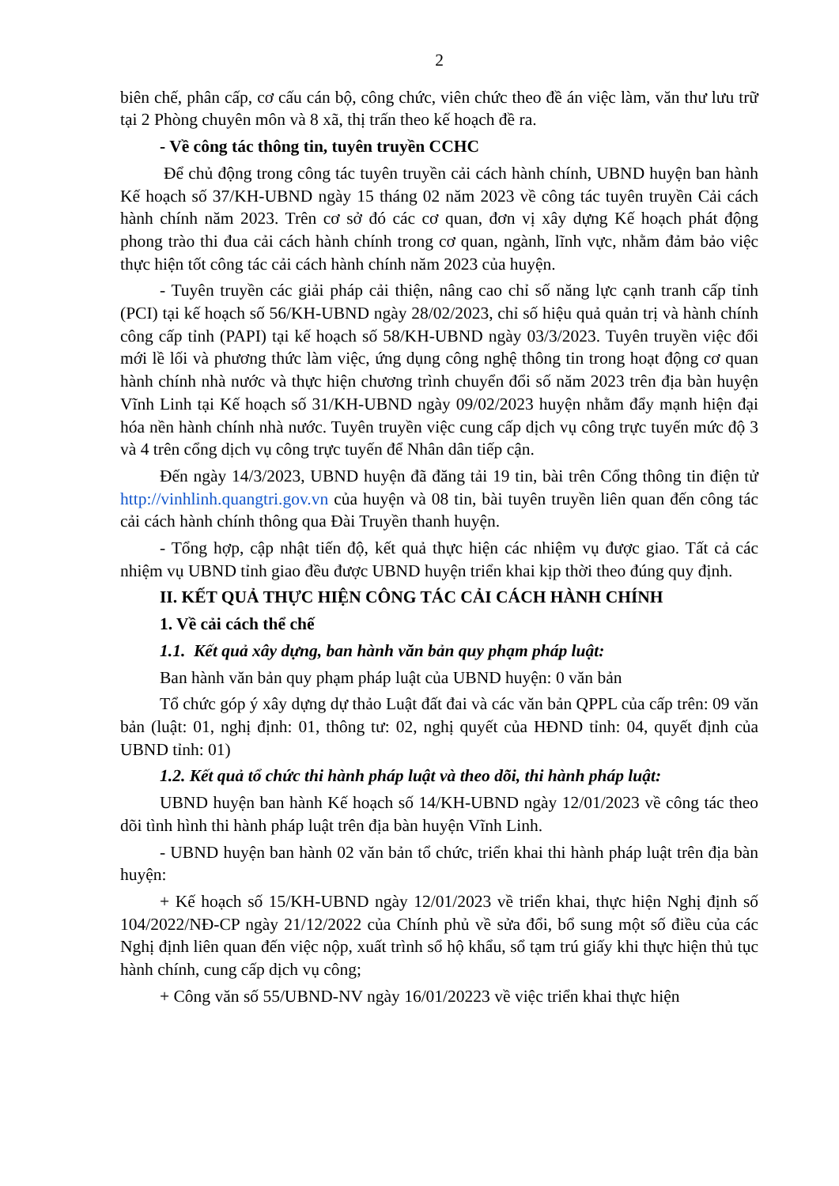2
biên chế, phân cấp, cơ cấu cán bộ, công chức, viên chức theo đề án việc làm, văn thư lưu trữ tại 2 Phòng chuyên môn và 8 xã, thị trấn theo kế hoạch đề ra.
- Về công tác thông tin, tuyên truyền CCHC
Để chủ động trong công tác tuyên truyền cải cách hành chính, UBND huyện ban hành Kế hoạch số 37/KH-UBND ngày 15 tháng 02 năm 2023 về công tác tuyên truyền Cải cách hành chính năm 2023. Trên cơ sở đó các cơ quan, đơn vị xây dựng Kế hoạch phát động phong trào thi đua cải cách hành chính trong cơ quan, ngành, lĩnh vực, nhằm đảm bảo việc thực hiện tốt công tác cải cách hành chính năm 2023 của huyện.
- Tuyên truyền các giải pháp cải thiện, nâng cao chỉ số năng lực cạnh tranh cấp tỉnh (PCI) tại kế hoạch số 56/KH-UBND ngày 28/02/2023, chỉ số hiệu quả quản trị và hành chính công cấp tỉnh (PAPI) tại kế hoạch số 58/KH-UBND ngày 03/3/2023. Tuyên truyền việc đổi mới lề lối và phương thức làm việc, ứng dụng công nghệ thông tin trong hoạt động cơ quan hành chính nhà nước và thực hiện chương trình chuyển đổi số năm 2023 trên địa bàn huyện Vĩnh Linh tại Kế hoạch số 31/KH-UBND ngày 09/02/2023 huyện nhằm đẩy mạnh hiện đại hóa nền hành chính nhà nước. Tuyên truyền việc cung cấp dịch vụ công trực tuyến mức độ 3 và 4 trên cổng dịch vụ công trực tuyến để Nhân dân tiếp cận.
Đến ngày 14/3/2023, UBND huyện đã đăng tải 19 tin, bài trên Cổng thông tin điện tử http://vinhlinh.quangtri.gov.vn của huyện và 08 tin, bài tuyên truyền liên quan đến công tác cải cách hành chính thông qua Đài Truyền thanh huyện.
- Tổng hợp, cập nhật tiến độ, kết quả thực hiện các nhiệm vụ được giao. Tất cả các nhiệm vụ UBND tỉnh giao đều được UBND huyện triển khai kịp thời theo đúng quy định.
II. KẾT QUẢ THỰC HIỆN CÔNG TÁC CẢI CÁCH HÀNH CHÍNH
1. Về cải cách thể chế
1.1. Kết quả xây dựng, ban hành văn bản quy phạm pháp luật:
Ban hành văn bản quy phạm pháp luật của UBND huyện: 0 văn bản
Tổ chức góp ý xây dựng dự thảo Luật đất đai và các văn bản QPPL của cấp trên: 09 văn bản (luật: 01, nghị định: 01, thông tư: 02, nghị quyết của HĐND tỉnh: 04, quyết định của UBND tỉnh: 01)
1.2. Kết quả tổ chức thi hành pháp luật và theo dõi, thi hành pháp luật:
UBND huyện ban hành Kế hoạch số 14/KH-UBND ngày 12/01/2023 về công tác theo dõi tình hình thi hành pháp luật trên địa bàn huyện Vĩnh Linh.
- UBND huyện ban hành 02 văn bản tổ chức, triển khai thi hành pháp luật trên địa bàn huyện:
+ Kế hoạch số 15/KH-UBND ngày 12/01/2023 về triển khai, thực hiện Nghị định số 104/2022/NĐ-CP ngày 21/12/2022 của Chính phủ về sửa đổi, bổ sung một số điều của các Nghị định liên quan đến việc nộp, xuất trình sổ hộ khẩu, sổ tạm trú giấy khi thực hiện thủ tục hành chính, cung cấp dịch vụ công;
+ Công văn số 55/UBND-NV ngày 16/01/20223 về việc triển khai thực hiện